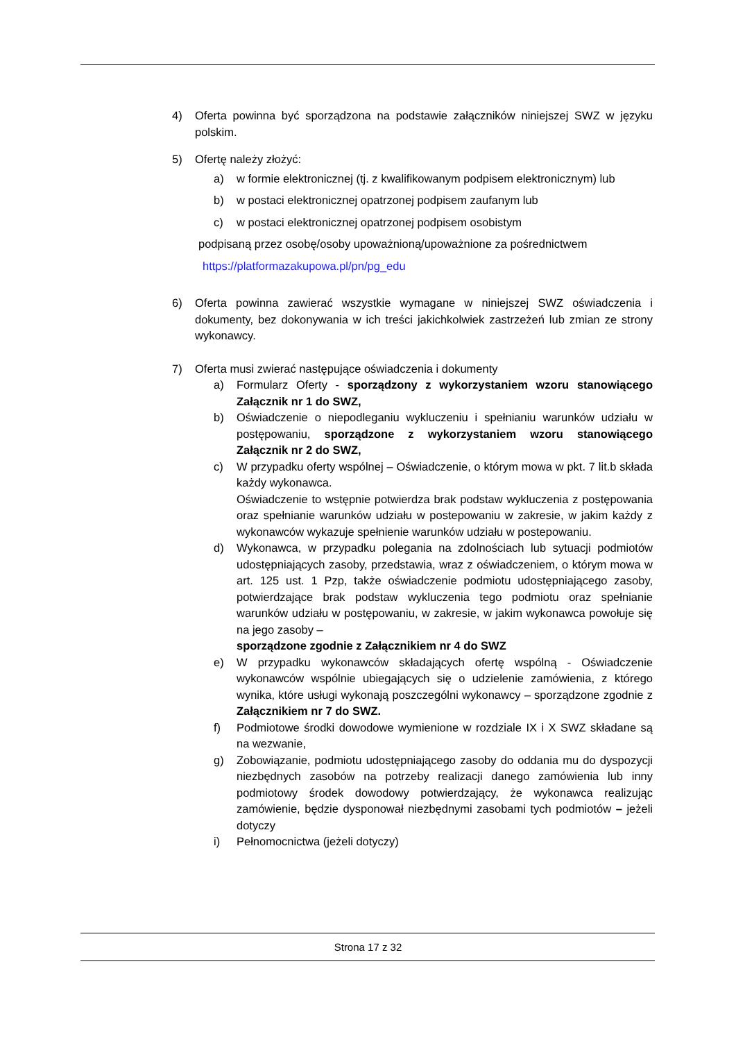4) Oferta powinna być sporządzona na podstawie załączników niniejszej SWZ w języku polskim.
5) Ofertę należy złożyć:
a) w formie elektronicznej (tj. z kwalifikowanym podpisem elektronicznym) lub
b) w postaci elektronicznej opatrzonej podpisem zaufanym lub
c) w postaci elektronicznej opatrzonej podpisem osobistym
podpisaną przez osobę/osoby upoważnioną/upoważnione za pośrednictwem
https://platformazakupowa.pl/pn/pg_edu
6) Oferta powinna zawierać wszystkie wymagane w niniejszej SWZ oświadczenia i dokumenty, bez dokonywania w ich treści jakichkolwiek zastrzeżeń lub zmian ze strony wykonawcy.
7) Oferta musi zwierać następujące oświadczenia i dokumenty
a) Formularz Oferty - sporządzony z wykorzystaniem wzoru stanowiącego Załącznik nr 1 do SWZ,
b) Oświadczenie o niepodleganiu wykluczeniu i spełnianiu warunków udziału w postępowaniu, sporządzone z wykorzystaniem wzoru stanowiącego Załącznik nr 2 do SWZ,
c) W przypadku oferty wspólnej – Oświadczenie, o którym mowa w pkt. 7 lit.b składa każdy wykonawca.
Oświadczenie to wstępnie potwierdza brak podstaw wykluczenia z postępowania oraz spełnianie warunków udziału w postepowaniu w zakresie, w jakim każdy z wykonawców wykazuje spełnienie warunków udziału w postepowaniu.
d) Wykonawca, w przypadku polegania na zdolnościach lub sytuacji podmiotów udostępniających zasoby, przedstawia, wraz z oświadczeniem, o którym mowa w art. 125 ust. 1 Pzp, także oświadczenie podmiotu udostępniającego zasoby, potwierdzające brak podstaw wykluczenia tego podmiotu oraz spełnianie warunków udziału w postępowaniu, w zakresie, w jakim wykonawca powołuje się na jego zasoby –
sporządzone zgodnie z Załącznikiem nr 4 do SWZ
e) W przypadku wykonawców składających ofertę wspólną - Oświadczenie wykonawców wspólnie ubiegających się o udzielenie zamówienia, z którego wynika, które usługi wykonają poszczególni wykonawcy – sporządzone zgodnie z Załącznikiem nr 7 do SWZ.
f) Podmiotowe środki dowodowe wymienione w rozdziale IX i X SWZ składane są na wezwanie,
g) Zobowiązanie, podmiotu udostępniającego zasoby do oddania mu do dyspozycji niezbędnych zasobów na potrzeby realizacji danego zamówienia lub inny podmiotowy środek dowodowy potwierdzający, że wykonawca realizując zamówienie, będzie dysponował niezbędnymi zasobami tych podmiotów – jeżeli dotyczy
i) Pełnomocnictwa (jeżeli dotyczy)
Strona 17 z 32